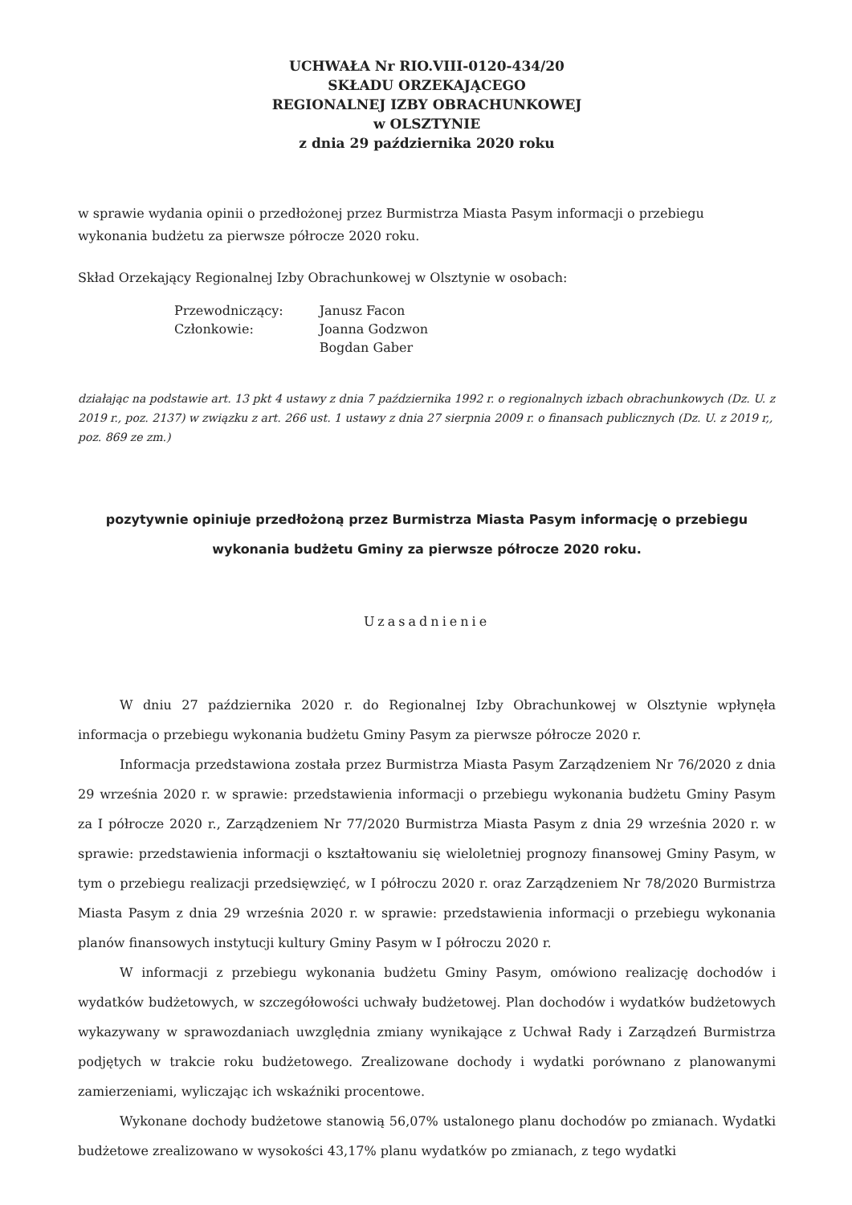UCHWAŁA Nr RIO.VIII-0120-434/20
SKŁADU ORZEKAJĄCEGO
REGIONALNEJ IZBY OBRACHUNKOWEJ
w OLSZTYNIE
z dnia 29 października 2020 roku
w sprawie wydania opinii o przedłożonej przez Burmistrza Miasta Pasym informacji o przebiegu wykonania budżetu za pierwsze półrocze 2020 roku.
Skład Orzekający Regionalnej Izby Obrachunkowej w Olsztynie w osobach:
| Przewodniczący: | Janusz Facon |
| Członkowie: | Joanna Godzwon |
| | Bogdan Gaber |
działając na podstawie art. 13 pkt 4 ustawy z dnia 7 października 1992 r. o regionalnych izbach obrachunkowych (Dz. U. z 2019 r., poz. 2137) w związku z art. 266 ust. 1 ustawy z dnia 27 sierpnia 2009 r. o finansach publicznych (Dz. U. z 2019 r,, poz. 869 ze zm.)
pozytywnie opiniuje przedłożoną przez Burmistrza Miasta Pasym informację o przebiegu wykonania budżetu Gminy za pierwsze półrocze 2020 roku.
Uzasadnienie
W dniu 27 października 2020 r. do Regionalnej Izby Obrachunkowej w Olsztynie wpłynęła informacja o przebiegu wykonania budżetu Gminy Pasym za pierwsze półrocze 2020 r.
Informacja przedstawiona została przez Burmistrza Miasta Pasym Zarządzeniem Nr 76/2020 z dnia 29 września 2020 r. w sprawie: przedstawienia informacji o przebiegu wykonania budżetu Gminy Pasym za I półrocze 2020 r., Zarządzeniem Nr 77/2020 Burmistrza Miasta Pasym z dnia 29 września 2020 r. w sprawie: przedstawienia informacji o kształtowaniu się wieloletniej prognozy finansowej Gminy Pasym, w tym o przebiegu realizacji przedsięwzięć, w I półroczu 2020 r. oraz Zarządzeniem Nr 78/2020 Burmistrza Miasta Pasym z dnia 29 września 2020 r. w sprawie: przedstawienia informacji o przebiegu wykonania planów finansowych instytucji kultury Gminy Pasym w I półroczu 2020 r.
W informacji z przebiegu wykonania budżetu Gminy Pasym, omówiono realizację dochodów i wydatków budżetowych, w szczegółowości uchwały budżetowej. Plan dochodów i wydatków budżetowych wykazywany w sprawozdaniach uwzględnia zmiany wynikające z Uchwał Rady i Zarządzeń Burmistrza podjętych w trakcie roku budżetowego. Zrealizowane dochody i wydatki porównano z planowanymi zamierzeniami, wyliczając ich wskaźniki procentowe.
Wykonane dochody budżetowe stanowią 56,07% ustalonego planu dochodów po zmianach. Wydatki budżetowe zrealizowano w wysokości 43,17% planu wydatków po zmianach, z tego wydatki